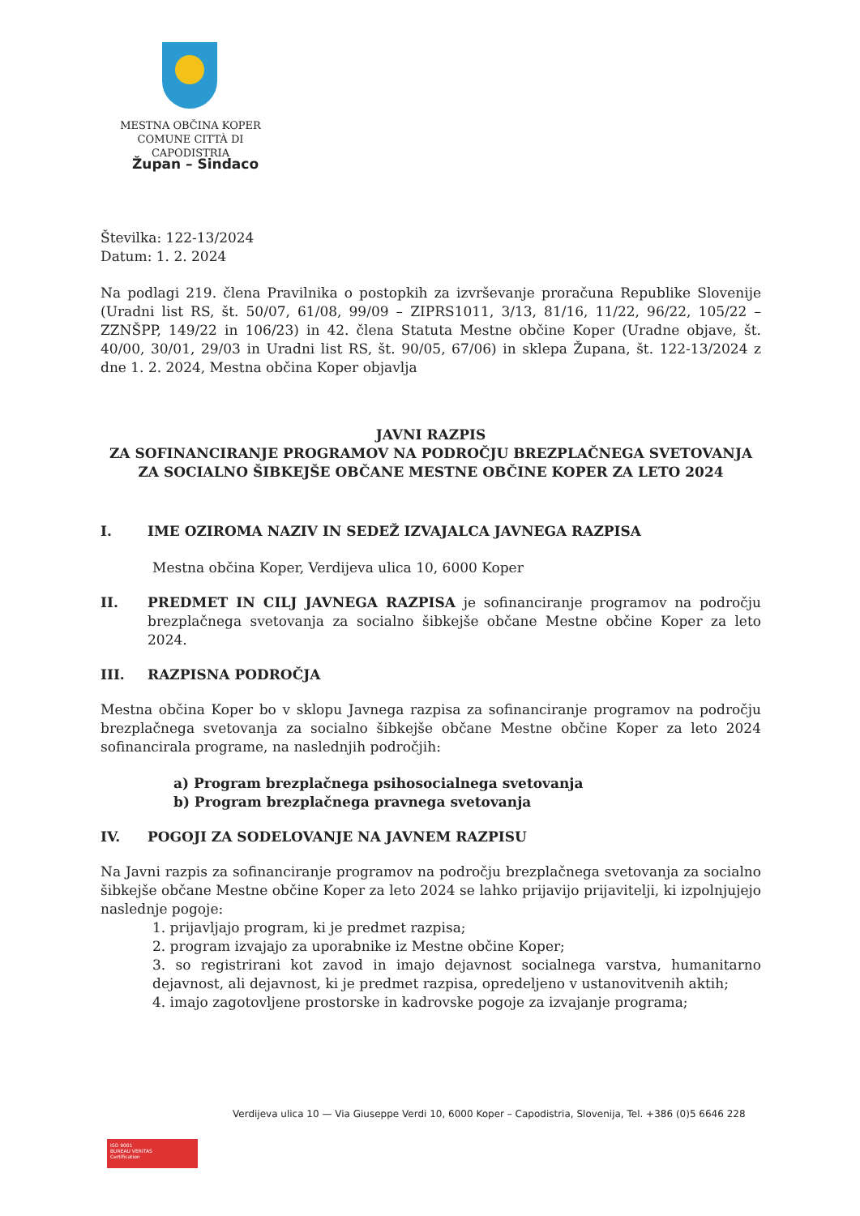MESTNA OBČINA KOPER
COMUNE CITTÀ DI CAPODISTRIA
Župan – Sindaco
Številka: 122-13/2024
Datum: 1. 2. 2024
Na podlagi 219. člena Pravilnika o postopkih za izvrševanje proračuna Republike Slovenije (Uradni list RS, št. 50/07, 61/08, 99/09 – ZIPRS1011, 3/13, 81/16, 11/22, 96/22, 105/22 – ZZNŠPP, 149/22 in 106/23) in 42. člena Statuta Mestne občine Koper (Uradne objave, št. 40/00, 30/01, 29/03 in Uradni list RS, št. 90/05, 67/06) in sklepa Župana, št. 122-13/2024 z dne 1. 2. 2024, Mestna občina Koper objavlja
JAVNI RAZPIS
ZA SOFINANCIRANJE PROGRAMOV NA PODROČJU BREZPLAČNEGA SVETOVANJA ZA SOCIALNO ŠIBKEJŠE OBČANE MESTNE OBČINE KOPER ZA LETO 2024
I. IME OZIROMA NAZIV IN SEDEŽ IZVAJALCA JAVNEGA RAZPISA
Mestna občina Koper, Verdijeva ulica 10, 6000 Koper
II. PREDMET IN CILJ JAVNEGA RAZPISA je sofinanciranje programov na področju brezplačnega svetovanja za socialno šibkejše občane Mestne občine Koper za leto 2024.
III. RAZPISNA PODROČJA
Mestna občina Koper bo v sklopu Javnega razpisa za sofinanciranje programov na področju brezplačnega svetovanja za socialno šibkejše občane Mestne občine Koper za leto 2024 sofinancirala programe, na naslednjih področjih:
a) Program brezplačnega psihosocialnega svetovanja
b) Program brezplačnega pravnega svetovanja
IV. POGOJI ZA SODELOVANJE NA JAVNEM RAZPISU
Na Javni razpis za sofinanciranje programov na področju brezplačnega svetovanja za socialno šibkejše občane Mestne občine Koper za leto 2024 se lahko prijavijo prijavitelji, ki izpolnjujejo naslednje pogoje:
1. prijavljajo program, ki je predmet razpisa;
2. program izvajajo za uporabnike iz Mestne občine Koper;
3. so registrirani kot zavod in imajo dejavnost socialnega varstva, humanitarno dejavnost, ali dejavnost, ki je predmet razpisa, opredeljeno v ustanovitvenih aktih;
4. imajo zagotovljene prostorske in kadrovske pogoje za izvajanje programa;
Verdijeva ulica 10 — Via Giuseppe Verdi 10, 6000 Koper – Capodistria, Slovenija, Tel. +386 (0)5 6646 228
ISO 9001
BUREAU VERITAS
Certification